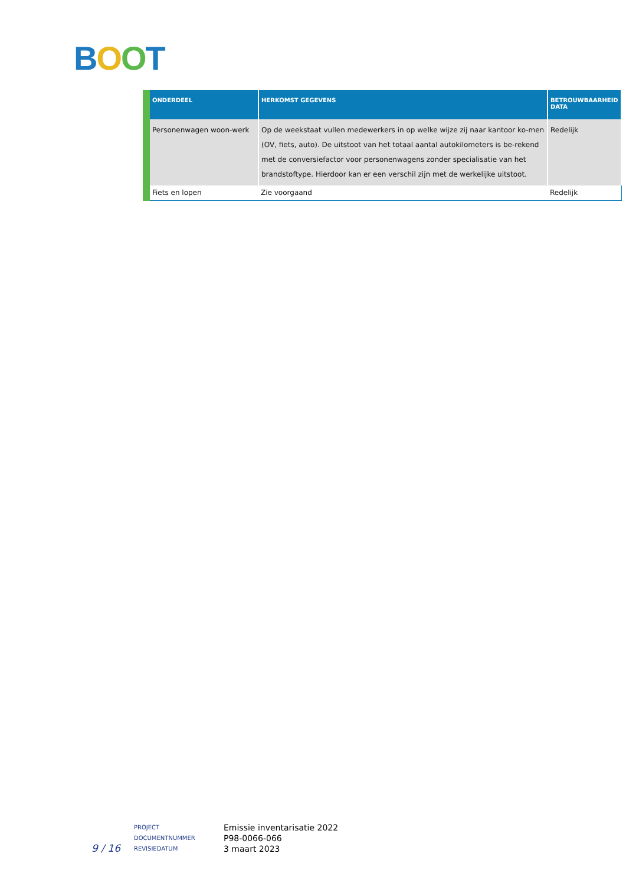BOOT
| ONDERDEEL | HERKOMST GEGEVENS | BETROUWBAARHEID DATA |
| --- | --- | --- |
| Personenwagen woon-werk | Op de weekstaat vullen medewerkers in op welke wijze zij naar kantoor ko-men (OV, fiets, auto). De uitstoot van het totaal aantal autokilometers is be-rekend met de conversiefactor voor personenwagens zonder specialisatie van het brandstoftype. Hierdoor kan er een verschil zijn met de werkelijke uitstoot. | Redelijk |
| Fiets en lopen | Zie voorgaand | Redelijk |
9 / 16
PROJECT
DOCUMENTNUMMER
REVISIEDATUM
Emissie inventarisatie 2022
P98-0066-066
3 maart 2023